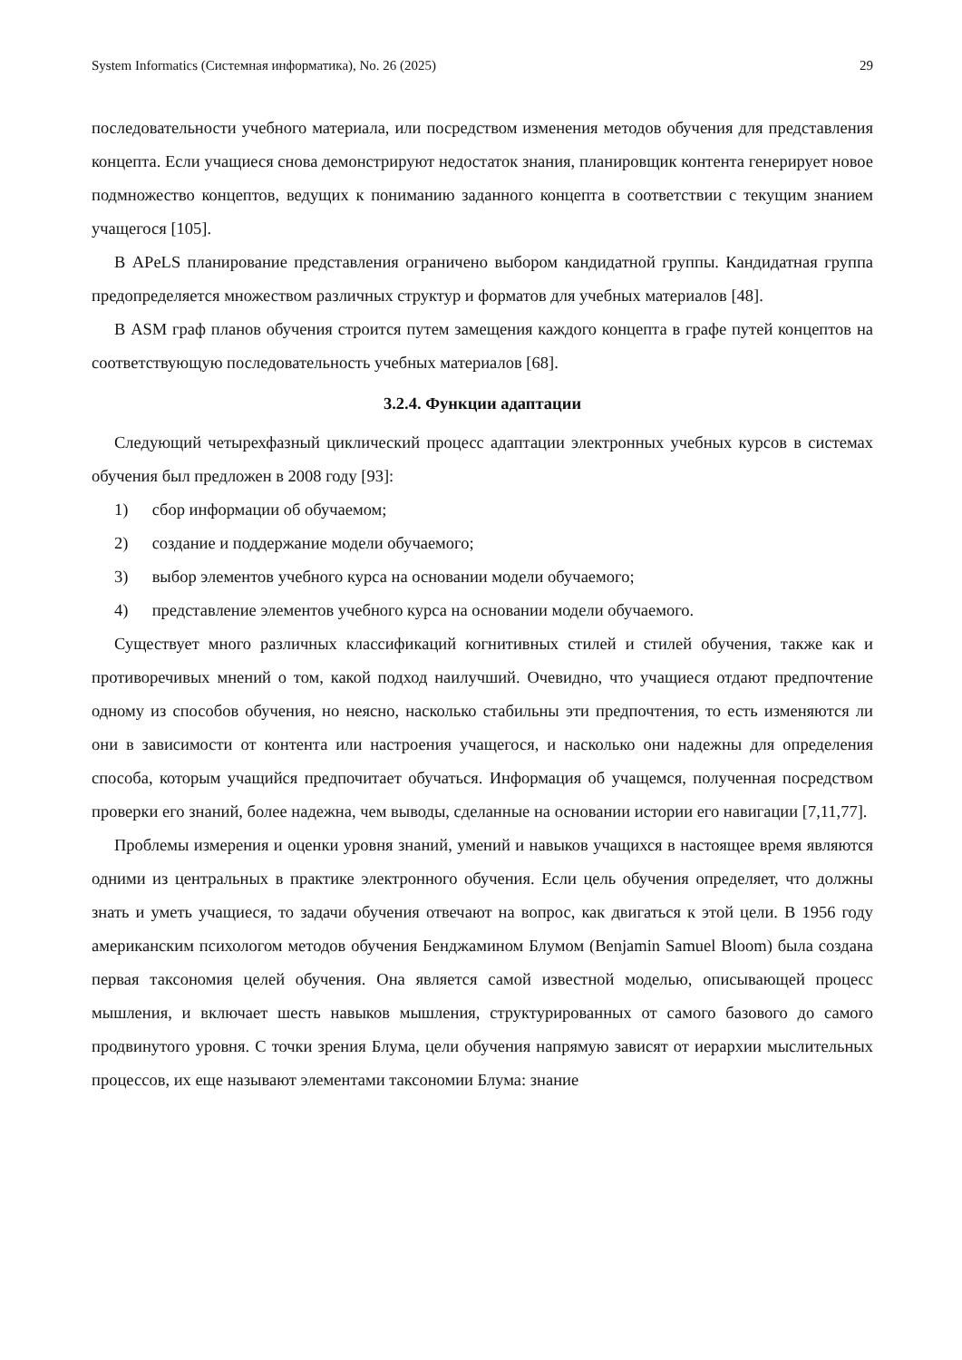System Informatics (Системная информатика), No. 26 (2025) 29
последовательности учебного материала, или посредством изменения методов обучения для представления концепта. Если учащиеся снова демонстрируют недостаток знания, планировщик контента генерирует новое подмножество концептов, ведущих к пониманию заданного концепта в соответствии с текущим знанием учащегося [105].
В APeLS планирование представления ограничено выбором кандидатной группы. Кандидатная группа предопределяется множеством различных структур и форматов для учебных материалов [48].
В ASM граф планов обучения строится путем замещения каждого концепта в графе путей концептов на соответствующую последовательность учебных материалов [68].
3.2.4. Функции адаптации
Следующий четырехфазный циклический процесс адаптации электронных учебных курсов в системах обучения был предложен в 2008 году [93]:
1) сбор информации об обучаемом;
2) создание и поддержание модели обучаемого;
3) выбор элементов учебного курса на основании модели обучаемого;
4) представление элементов учебного курса на основании модели обучаемого.
Существует много различных классификаций когнитивных стилей и стилей обучения, также как и противоречивых мнений о том, какой подход наилучший. Очевидно, что учащиеся отдают предпочтение одному из способов обучения, но неясно, насколько стабильны эти предпочтения, то есть изменяются ли они в зависимости от контента или настроения учащегося, и насколько они надежны для определения способа, которым учащийся предпочитает обучаться. Информация об учащемся, полученная посредством проверки его знаний, более надежна, чем выводы, сделанные на основании истории его навигации [7,11,77].
Проблемы измерения и оценки уровня знаний, умений и навыков учащихся в настоящее время являются одними из центральных в практике электронного обучения. Если цель обучения определяет, что должны знать и уметь учащиеся, то задачи обучения отвечают на вопрос, как двигаться к этой цели. В 1956 году американским психологом методов обучения Бенджамином Блумом (Benjamin Samuel Bloom) была создана первая таксономия целей обучения. Она является самой известной моделью, описывающей процесс мышления, и включает шесть навыков мышления, структурированных от самого базового до самого продвинутого уровня. С точки зрения Блума, цели обучения напрямую зависят от иерархии мыслительных процессов, их еще называют элементами таксономии Блума: знание